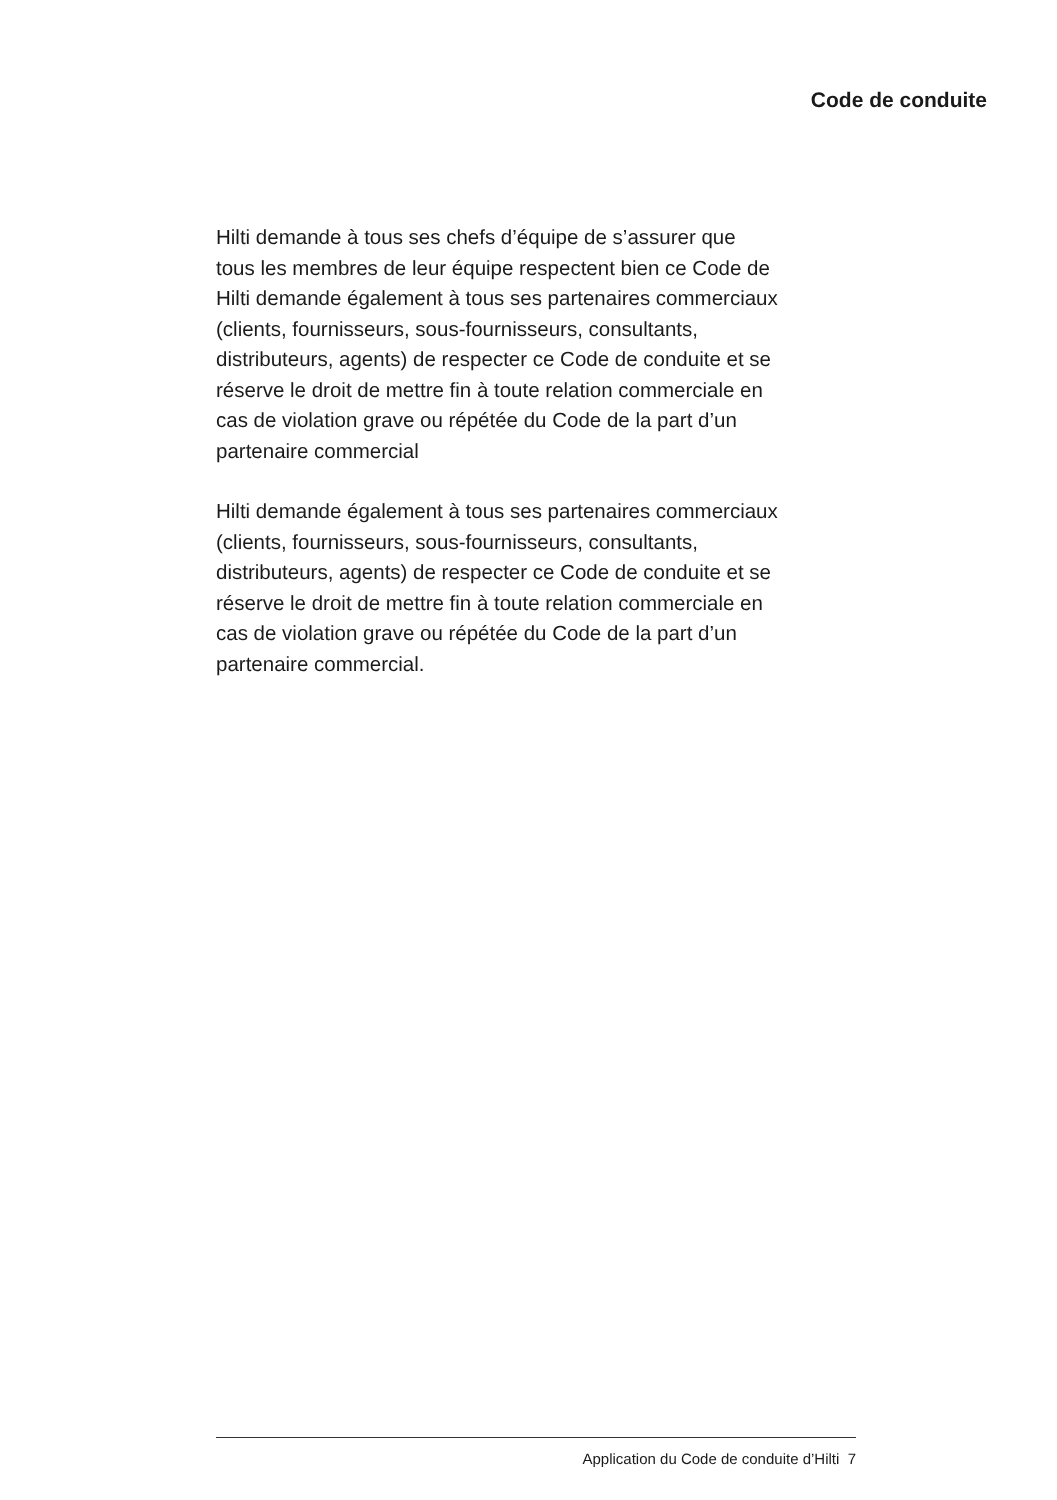Code de conduite
Hilti demande à tous ses chefs d’équipe de s’assurer que
tous les membres de leur équipe respectent bien ce Code de
Hilti demande également à tous ses partenaires commerciaux
(clients, fournisseurs, sous-fournisseurs, consultants,
distributeurs, agents) de respecter ce Code de conduite et se
réserve le droit de mettre fin à toute relation commerciale en
cas de violation grave ou répétée du Code de la part d’un
partenaire commercial
Hilti demande également à tous ses partenaires commerciaux
(clients, fournisseurs, sous-fournisseurs, consultants,
distributeurs, agents) de respecter ce Code de conduite et se
réserve le droit de mettre fin à toute relation commerciale en
cas de violation grave ou répétée du Code de la part d’un
partenaire commercial.
Application du Code de conduite d’Hilti 7